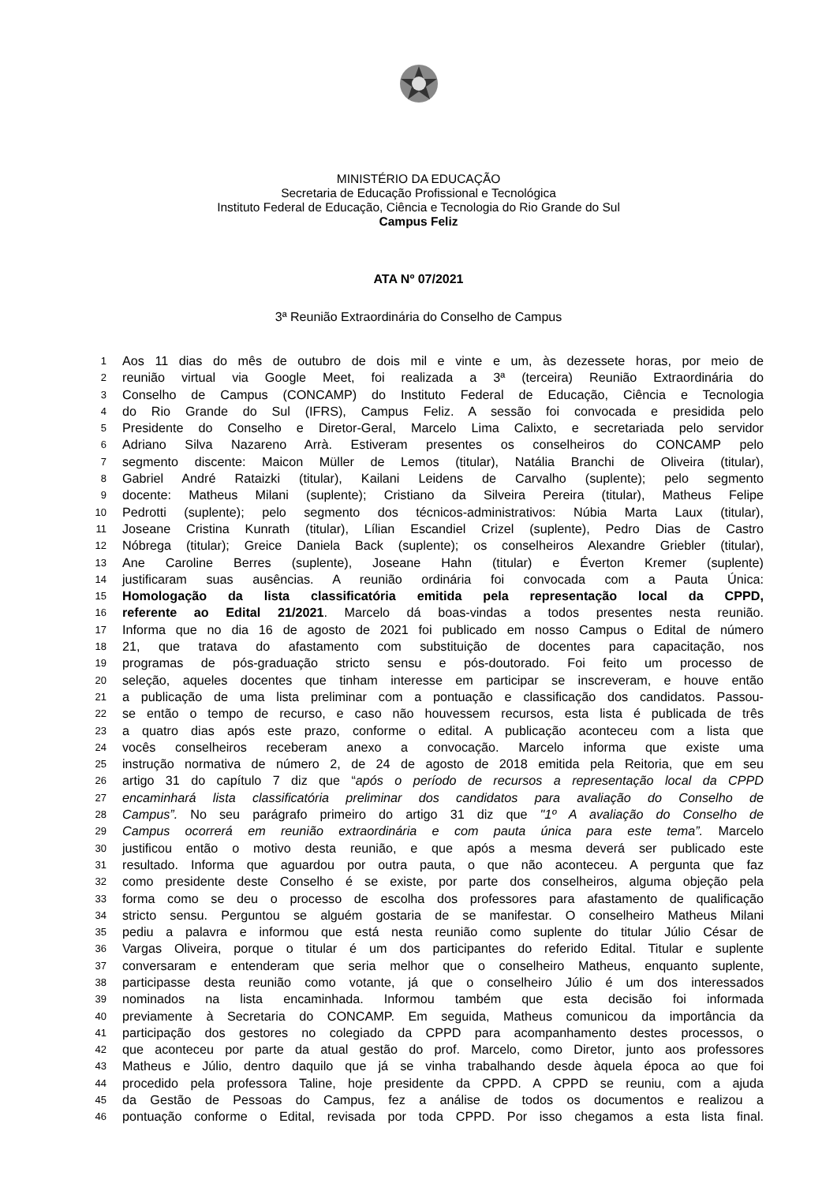MINISTÉRIO DA EDUCAÇÃO
Secretaria de Educação Profissional e Tecnológica
Instituto Federal de Educação, Ciência e Tecnologia do Rio Grande do Sul
Campus Feliz
ATA Nº 07/2021
3ª Reunião Extraordinária do Conselho de Campus
1 Aos 11 dias do mês de outubro de dois mil e vinte e um, às dezessete horas, por meio de
2 reunião virtual via Google Meet, foi realizada a 3ª (terceira) Reunião Extraordinária do
3 Conselho de Campus (CONCAMP) do Instituto Federal de Educação, Ciência e Tecnologia
4 do Rio Grande do Sul (IFRS), Campus Feliz. A sessão foi convocada e presidida pelo
5 Presidente do Conselho e Diretor-Geral, Marcelo Lima Calixto, e secretariada pelo servidor
6 Adriano Silva Nazareno Arrà. Estiveram presentes os conselheiros do CONCAMP pelo
7 segmento discente: Maicon Müller de Lemos (titular), Natália Branchi de Oliveira (titular),
8 Gabriel André Rataizki (titular), Kailani Leidens de Carvalho (suplente); pelo segmento
9 docente: Matheus Milani (suplente); Cristiano da Silveira Pereira (titular), Matheus Felipe
10 Pedrotti (suplente); pelo segmento dos técnicos-administrativos: Núbia Marta Laux (titular),
11 Joseane Cristina Kunrath (titular), Lílian Escandiel Crizel (suplente), Pedro Dias de Castro
12 Nóbrega (titular); Greice Daniela Back (suplente); os conselheiros Alexandre Griebler (titular),
13 Ane Caroline Berres (suplente), Joseane Hahn (titular) e Éverton Kremer (suplente)
14 justificaram suas ausências. A reunião ordinária foi convocada com a Pauta Única:
15 Homologação da lista classificatória emitida pela representação local da CPPD,
16 referente ao Edital 21/2021. Marcelo dá boas-vindas a todos presentes nesta reunião.
17 Informa que no dia 16 de agosto de 2021 foi publicado em nosso Campus o Edital de número
18 21, que tratava do afastamento com substituição de docentes para capacitação, nos
19 programas de pós-graduação stricto sensu e pós-doutorado. Foi feito um processo de
20 seleção, aqueles docentes que tinham interesse em participar se inscreveram, e houve então
21 a publicação de uma lista preliminar com a pontuação e classificação dos candidatos. Passou-
22 se então o tempo de recurso, e caso não houvessem recursos, esta lista é publicada de três
23 a quatro dias após este prazo, conforme o edital. A publicação aconteceu com a lista que
24 vocês conselheiros receberam anexo a convocação. Marcelo informa que existe uma
25 instrução normativa de número 2, de 24 de agosto de 2018 emitida pela Reitoria, que em seu
26 artigo 31 do capítulo 7 diz que “após o período de recursos a representação local da CPPD
27 encaminhará lista classificatória preliminar dos candidatos para avaliação do Conselho de
28 Campus”. No seu parágrafo primeiro do artigo 31 diz que "1º A avaliação do Conselho de
29 Campus ocorrerá em reunião extraordinária e com pauta única para este tema”. Marcelo
30 justificou então o motivo desta reunião, e que após a mesma deverá ser publicado este
31 resultado. Informa que aguardou por outra pauta, o que não aconteceu. A pergunta que faz
32 como presidente deste Conselho é se existe, por parte dos conselheiros, alguma objeção pela
33 forma como se deu o processo de escolha dos professores para afastamento de qualificação
34 stricto sensu. Perguntou se alguém gostaria de se manifestar. O conselheiro Matheus Milani
35 pediu a palavra e informou que está nesta reunião como suplente do titular Júlio César de
36 Vargas Oliveira, porque o titular é um dos participantes do referido Edital. Titular e suplente
37 conversaram e entenderam que seria melhor que o conselheiro Matheus, enquanto suplente,
38 participasse desta reunião como votante, já que o conselheiro Júlio é um dos interessados
39 nominados na lista encaminhada. Informou também que esta decisão foi informada
40 previamente à Secretaria do CONCAMP. Em seguida, Matheus comunicou da importância da
41 participação dos gestores no colegiado da CPPD para acompanhamento destes processos, o
42 que aconteceu por parte da atual gestão do prof. Marcelo, como Diretor, junto aos professores
43 Matheus e Júlio, dentro daquilo que já se vinha trabalhando desde àquela época ao que foi
44 procedido pela professora Taline, hoje presidente da CPPD. A CPPD se reuniu, com a ajuda
45 da Gestão de Pessoas do Campus, fez a análise de todos os documentos e realizou a
46 pontuação conforme o Edital, revisada por toda CPPD. Por isso chegamos a esta lista final.